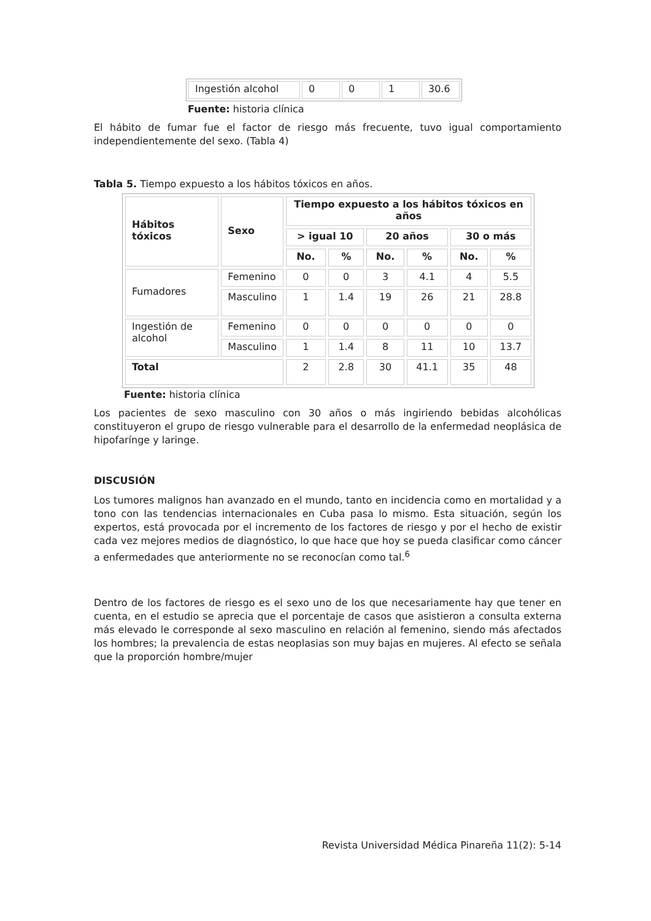| Ingestión alcohol | 0 | 0 | 1 | 30.6 |
Fuente: historia clínica
El hábito de fumar fue el factor de riesgo más frecuente, tuvo igual comportamiento independientemente del sexo. (Tabla 4)
Tabla 5. Tiempo expuesto a los hábitos tóxicos en años.
| Hábitos tóxicos | Sexo | Tiempo expuesto a los hábitos tóxicos en años | | | | | |
| --- | --- | --- | --- | --- | --- | --- | --- |
| | | > igual 10 | | 20 años | | 30 o más | |
| | | No. | % | No. | % | No. | % |
| Fumadores | Femenino | 0 | 0 | 3 | 4.1 | 4 | 5.5 |
| | Masculino | 1 | 1.4 | 19 | 26 | 21 | 28.8 |
| Ingestión de alcohol | Femenino | 0 | 0 | 0 | 0 | 0 | 0 |
| | Masculino | 1 | 1.4 | 8 | 11 | 10 | 13.7 |
| Total | | 2 | 2.8 | 30 | 41.1 | 35 | 48 |
Fuente: historia clínica
Los pacientes de sexo masculino con 30 años o más ingiriendo bebidas alcohólicas constituyeron el grupo de riesgo vulnerable para el desarrollo de la enfermedad neoplásica de hipofarínge y laringe.
DISCUSIÓN
Los tumores malignos han avanzado en el mundo, tanto en incidencia como en mortalidad y a tono con las tendencias internacionales en Cuba pasa lo mismo. Esta situación, según los expertos, está provocada por el incremento de los factores de riesgo y por el hecho de existir cada vez mejores medios de diagnóstico, lo que hace que hoy se pueda clasificar como cáncer a enfermedades que anteriormente no se reconocían como tal.<sup>6</sup>
Dentro de los factores de riesgo es el sexo uno de los que necesariamente hay que tener en cuenta, en el estudio se aprecia que el porcentaje de casos que asistieron a consulta externa más elevado le corresponde al sexo masculino en relación al femenino, siendo más afectados los hombres; la prevalencia de estas neoplasias son muy bajas en mujeres. Al efecto se señala que la proporción hombre/mujer
Revista Universidad Médica Pinareña 11(2): 5-14